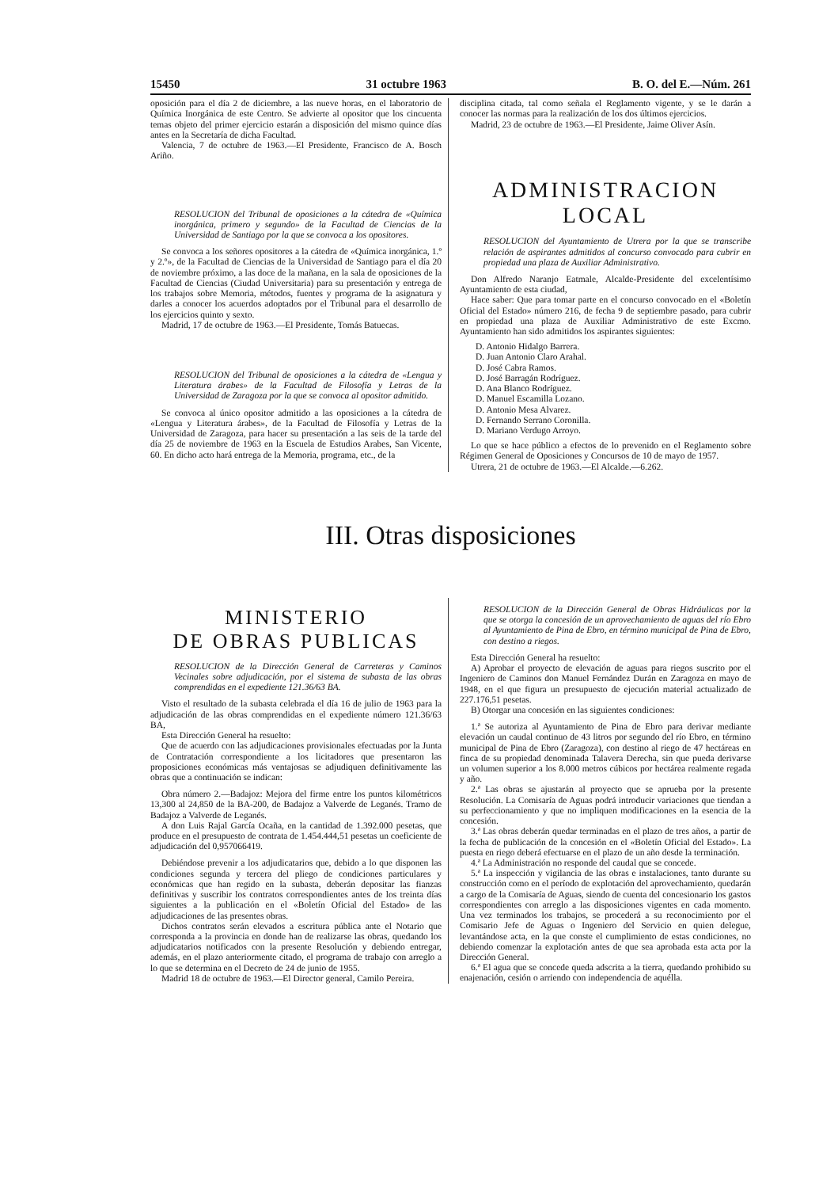15450 31 octubre 1963 B. O. del E.—Núm. 261
oposición para el día 2 de diciembre, a las nueve horas, en el laboratorio de Química Inorgánica de este Centro. Se advierte al opositor que los cincuenta temas objeto del primer ejercicio estarán a disposición del mismo quince días antes en la Secretaría de dicha Facultad.
Valencia, 7 de octubre de 1963.—El Presidente, Francisco de A. Bosch Ariño.
RESOLUCION del Tribunal de oposiciones a la cátedra de «Química inorgánica, primero y segundo» de la Facultad de Ciencias de la Universidad de Santiago por la que se convoca a los opositores.
Se convoca a los señores opositores a la cátedra de «Química inorgánica, 1.º y 2.º», de la Facultad de Ciencias de la Universidad de Santiago para el día 20 de noviembre próximo, a las doce de la mañana, en la sala de oposiciones de la Facultad de Ciencias (Ciudad Universitaria) para su presentación y entrega de los trabajos sobre Memoria, métodos, fuentes y programa de la asignatura y darles a conocer los acuerdos adoptados por el Tribunal para el desarrollo de los ejercicios quinto y sexto.
Madrid, 17 de octubre de 1963.—El Presidente, Tomás Batuecas.
RESOLUCION del Tribunal de oposiciones a la cátedra de «Lengua y Literatura árabes» de la Facultad de Filosofía y Letras de la Universidad de Zaragoza por la que se convoca al opositor admitido.
Se convoca al único opositor admitido a las oposiciones a la cátedra de «Lengua y Literatura árabes», de la Facultad de Filosofía y Letras de la Universidad de Zaragoza, para hacer su presentación a las seis de la tarde del día 25 de noviembre de 1963 en la Escuela de Estudios Arabes, San Vicente, 60. En dicho acto hará entrega de la Memoria, programa, etc., de la
disciplina citada, tal como señala el Reglamento vigente, y se le darán a conocer las normas para la realización de los dos últimos ejercicios.
Madrid, 23 de octubre de 1963.—El Presidente, Jaime Oliver Asín.
ADMINISTRACION LOCAL
RESOLUCION del Ayuntamiento de Utrera por la que se transcribe relación de aspirantes admitidos al concurso convocado para cubrir en propiedad una plaza de Auxiliar Administrativo.
Don Alfredo Naranjo Eatmale, Alcalde-Presidente del excelentísimo Ayuntamiento de esta ciudad,
Hace saber: Que para tomar parte en el concurso convocado en el «Boletín Oficial del Estado» número 216, de fecha 9 de septiembre pasado, para cubrir en propiedad una plaza de Auxiliar Administrativo de este Excmo. Ayuntamiento han sido admitidos los aspirantes siguientes:
D. Antonio Hidalgo Barrera.
D. Juan Antonio Claro Arahal.
D. José Cabra Ramos.
D. José Barragán Rodríguez.
D. Ana Blanco Rodríguez.
D. Manuel Escamilla Lozano.
D. Antonio Mesa Alvarez.
D. Fernando Serrano Coronilla.
D. Mariano Verdugo Arroyo.
Lo que se hace público a efectos de lo prevenido en el Reglamento sobre Régimen General de Oposiciones y Concursos de 10 de mayo de 1957.
Utrera, 21 de octubre de 1963.—El Alcalde.—6.262.
III. Otras disposiciones
MINISTERIO
DE OBRAS PUBLICAS
RESOLUCION de la Dirección General de Carreteras y Caminos Vecinales sobre adjudicación, por el sistema de subasta de las obras comprendidas en el expediente 121.36/63 BA.
Visto el resultado de la subasta celebrada el día 16 de julio de 1963 para la adjudicación de las obras comprendidas en el expediente número 121.36/63 BA,
Esta Dirección General ha resuelto:
Que de acuerdo con las adjudicaciones provisionales efectuadas por la Junta de Contratación correspondiente a los licitadores que presentaron las proposiciones económicas más ventajosas se adjudiquen definitivamente las obras que a continuación se indican:
Obra número 2.—Badajoz: Mejora del firme entre los puntos kilométricos 13,300 al 24,850 de la BA-200, de Badajoz a Valverde de Leganés. Tramo de Badajoz a Valverde de Leganés.
A don Luis Rajal García Ocaña, en la cantidad de 1.392.000 pesetas, que produce en el presupuesto de contrata de 1.454.444,51 pesetas un coeficiente de adjudicación del 0,957066419.
Debiéndose prevenir a los adjudicatarios que, debido a lo que disponen las condiciones segunda y tercera del pliego de condiciones particulares y económicas que han regido en la subasta, deberán depositar las fianzas definitivas y suscribir los contratos correspondientes antes de los treinta días siguientes a la publicación en el «Boletín Oficial del Estado» de las adjudicaciones de las presentes obras.
Dichos contratos serán elevados a escritura pública ante el Notario que corresponda a la provincia en donde han de realizarse las obras, quedando los adjudicatarios notificados con la presente Resolución y debiendo entregar, además, en el plazo anteriormente citado, el programa de trabajo con arreglo a lo que se determina en el Decreto de 24 de junio de 1955.
Madrid 18 de octubre de 1963.—El Director general, Camilo Pereira.
RESOLUCION de la Dirección General de Obras Hidráulicas por la que se otorga la concesión de un aprovechamiento de aguas del río Ebro al Ayuntamiento de Pina de Ebro, en término municipal de Pina de Ebro, con destino a riegos.
Esta Dirección General ha resuelto:
A) Aprobar el proyecto de elevación de aguas para riegos suscrito por el Ingeniero de Caminos don Manuel Fernández Durán en Zaragoza en mayo de 1948, en el que figura un presupuesto de ejecución material actualizado de 227.176,51 pesetas.
B) Otorgar una concesión en las siguientes condiciones:
1.ª Se autoriza al Ayuntamiento de Pina de Ebro para derivar mediante elevación un caudal continuo de 43 litros por segundo del río Ebro, en término municipal de Pina de Ebro (Zaragoza), con destino al riego de 47 hectáreas en finca de su propiedad denominada Talavera Derecha, sin que pueda derivarse un volumen superior a los 8.000 metros cúbicos por hectárea realmente regada y año.
2.ª Las obras se ajustarán al proyecto que se aprueba por la presente Resolución. La Comisaría de Aguas podrá introducir variaciones que tiendan a su perfeccionamiento y que no impliquen modificaciones en la esencia de la concesión.
3.ª Las obras deberán quedar terminadas en el plazo de tres años, a partir de la fecha de publicación de la concesión en el «Boletín Oficial del Estado». La puesta en riego deberá efectuarse en el plazo de un año desde la terminación.
4.ª La Administración no responde del caudal que se concede.
5.ª La inspección y vigilancia de las obras e instalaciones, tanto durante su construcción como en el período de explotación del aprovechamiento, quedarán a cargo de la Comisaría de Aguas, siendo de cuenta del concesionario los gastos correspondientes con arreglo a las disposiciones vigentes en cada momento. Una vez terminados los trabajos, se procederá a su reconocimiento por el Comisario Jefe de Aguas o Ingeniero del Servicio en quien delegue, levantándose acta, en la que conste el cumplimiento de estas condiciones, no debiendo comenzar la explotación antes de que sea aprobada esta acta por la Dirección General.
6.ª El agua que se concede queda adscrita a la tierra, quedando prohibido su enajenación, cesión o arriendo con independencia de aquélla.